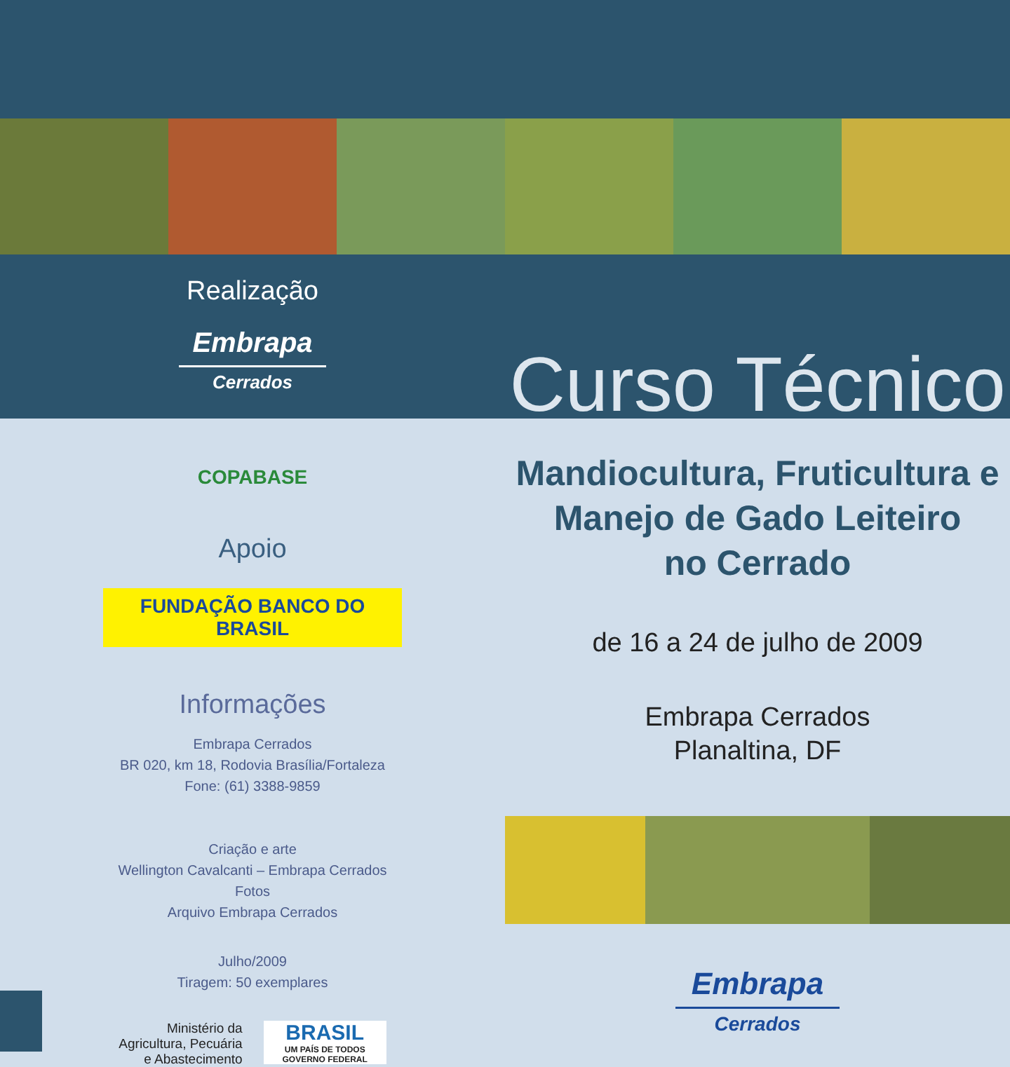Realização
Embrapa
Cerrados
COPABASE
Apoio
FUNDAÇÃO BANCO DO BRASIL
Informações
Embrapa Cerrados
BR 020, km 18, Rodovia Brasília/Fortaleza
Fone: (61) 3388-9859
Criação e arte
Wellington Cavalcanti – Embrapa Cerrados
Fotos
Arquivo Embrapa Cerrados
Julho/2009
Tiragem: 50 exemplares
Ministério da
Agricultura, Pecuária
e Abastecimento
BRASIL
UM PAÍS DE TODOS
GOVERNO FEDERAL
Curso Técnico
Mandiocultura, Fruticultura e
Manejo de Gado Leiteiro
no Cerrado
de 16 a 24 de julho de 2009
Embrapa Cerrados
Planaltina, DF
Embrapa
Cerrados